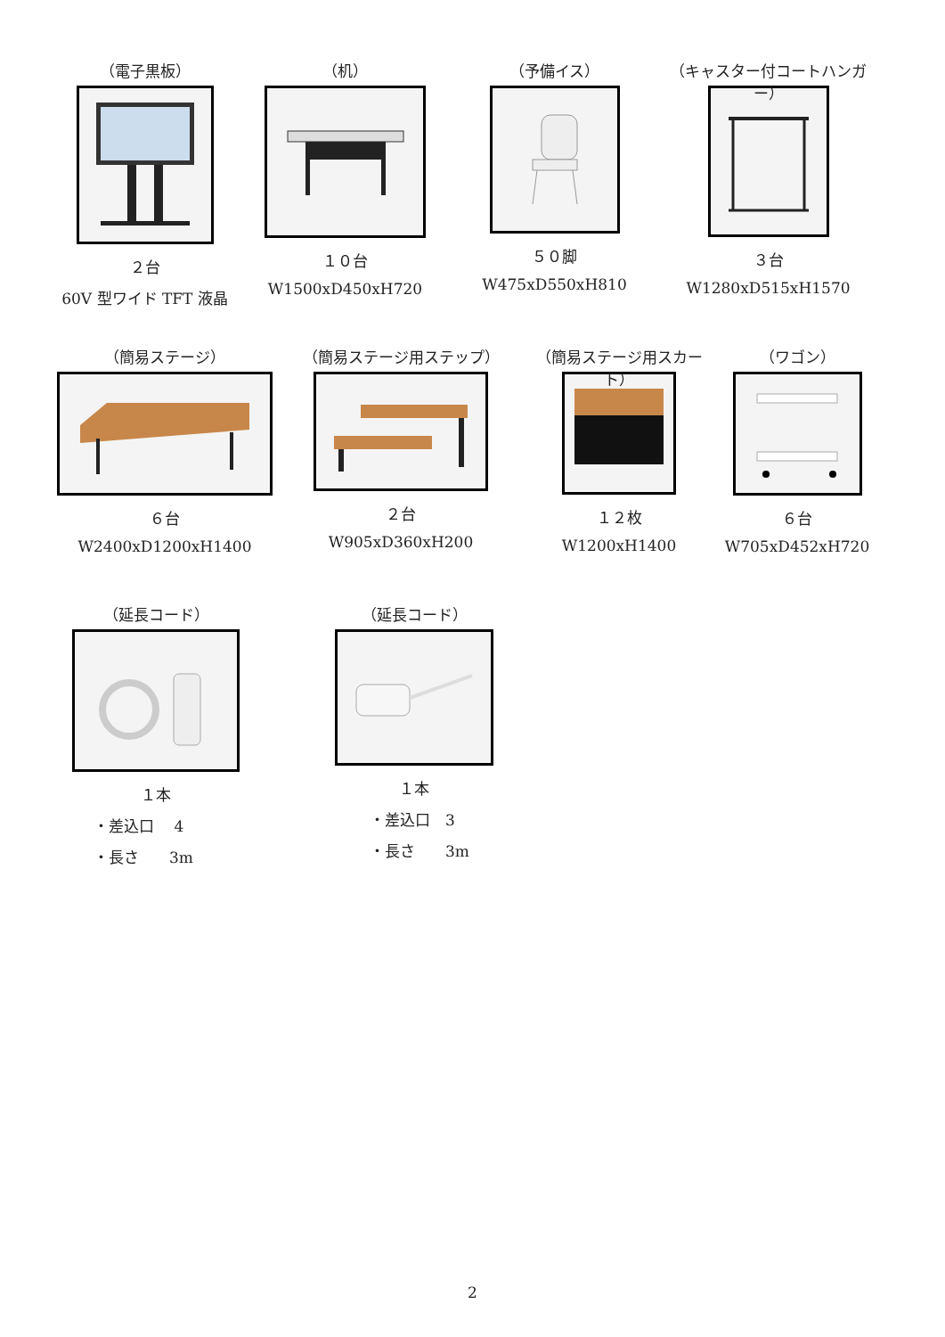（電子黒板）
２台
60V 型ワイド TFT 液晶
（机）
１０台
W1500xD450xH720
（予備イス）
５０脚
W475xD550xH810
（キャスター付コートハンガー）
３台
W1280xD515xH1570
（簡易ステージ）
６台
W2400xD1200xH1400
（簡易ステージ用ステップ）
２台
W905xD360xH200
（簡易ステージ用スカート）
１２枚
W1200xH1400
（ワゴン）
６台
W705xD452xH720
（延長コード）
１本
・差込口　 4
・長さ　　3m
（延長コード）
１本
・差込口　3
・長さ　　3m
2